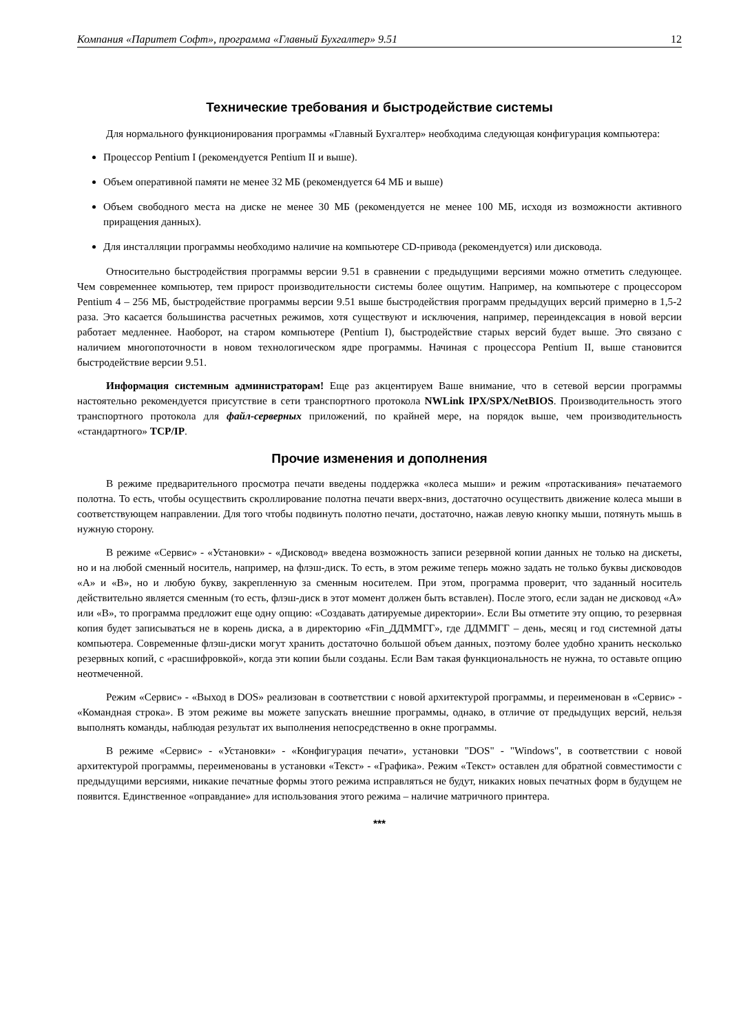Компания «Паритет Софт», программа «Главный Бухгалтер» 9.51 12
Технические требования и быстродействие системы
Для нормального функционирования программы «Главный Бухгалтер» необходима следующая конфигурация компьютера:
Процессор Pentium I (рекомендуется Pentium II и выше).
Объем оперативной памяти не менее 32 МБ (рекомендуется 64 МБ и выше)
Объем свободного места на диске не менее 30 МБ (рекомендуется не менее 100 МБ, исходя из возможности активного приращения данных).
Для инсталляции программы необходимо наличие на компьютере CD-привода (рекомендуется) или дисковода.
Относительно быстродействия программы версии 9.51 в сравнении с предыдущими версиями можно отметить следующее. Чем современнее компьютер, тем прирост производительности системы более ощутим. Например, на компьютере с процессором Pentium 4 – 256 МБ, быстродействие программы версии 9.51 выше быстродействия программ предыдущих версий примерно в 1,5-2 раза. Это касается большинства расчетных режимов, хотя существуют и исключения, например, переиндексация в новой версии работает медленнее. Наоборот, на старом компьютере (Pentium I), быстродействие старых версий будет выше. Это связано с наличием многопоточности в новом технологическом ядре программы. Начиная с процессора Pentium II, выше становится быстродействие версии 9.51.
Информация системным администраторам! Еще раз акцентируем Ваше внимание, что в сетевой версии программы настоятельно рекомендуется присутствие в сети транспортного протокола NWLink IPX/SPX/NetBIOS. Производительность этого транспортного протокола для файл-серверных приложений, по крайней мере, на порядок выше, чем производительность «стандартного» TCP/IP.
Прочие изменения и дополнения
В режиме предварительного просмотра печати введены поддержка «колеса мыши» и режим «протаскивания» печатаемого полотна. То есть, чтобы осуществить скроллирование полотна печати вверх-вниз, достаточно осуществить движение колеса мыши в соответствующем направлении. Для того чтобы подвинуть полотно печати, достаточно, нажав левую кнопку мыши, потянуть мышь в нужную сторону.
В режиме «Сервис» - «Установки» - «Дисковод» введена возможность записи резервной копии данных не только на дискеты, но и на любой сменный носитель, например, на флэш-диск. То есть, в этом режиме теперь можно задать не только буквы дисководов «А» и «В», но и любую букву, закрепленную за сменным носителем. При этом, программа проверит, что заданный носитель действительно является сменным (то есть, флэш-диск в этот момент должен быть вставлен). После этого, если задан не дисковод «А» или «В», то программа предложит еще одну опцию: «Создавать датируемые директории». Если Вы отметите эту опцию, то резервная копия будет записываться не в корень диска, а в директорию «Fin_ДДММГГ», где ДДММГГ – день, месяц и год системной даты компьютера. Современные флэш-диски могут хранить достаточно большой объем данных, поэтому более удобно хранить несколько резервных копий, с «расшифровкой», когда эти копии были созданы. Если Вам такая функциональность не нужна, то оставьте опцию неотмеченной.
Режим «Сервис» - «Выход в DOS» реализован в соответствии с новой архитектурой программы, и переименован в «Сервис» - «Командная строка». В этом режиме вы можете запускать внешние программы, однако, в отличие от предыдущих версий, нельзя выполнять команды, наблюдая результат их выполнения непосредственно в окне программы.
В режиме «Сервис» - «Установки» - «Конфигурация печати», установки "DOS" - "Windows", в соответствии с новой архитектурой программы, переименованы в установки «Текст» - «Графика». Режим «Текст» оставлен для обратной совместимости с предыдущими версиями, никакие печатные формы этого режима исправляться не будут, никаких новых печатных форм в будущем не появится. Единственное «оправдание» для использования этого режима – наличие матричного принтера.
***